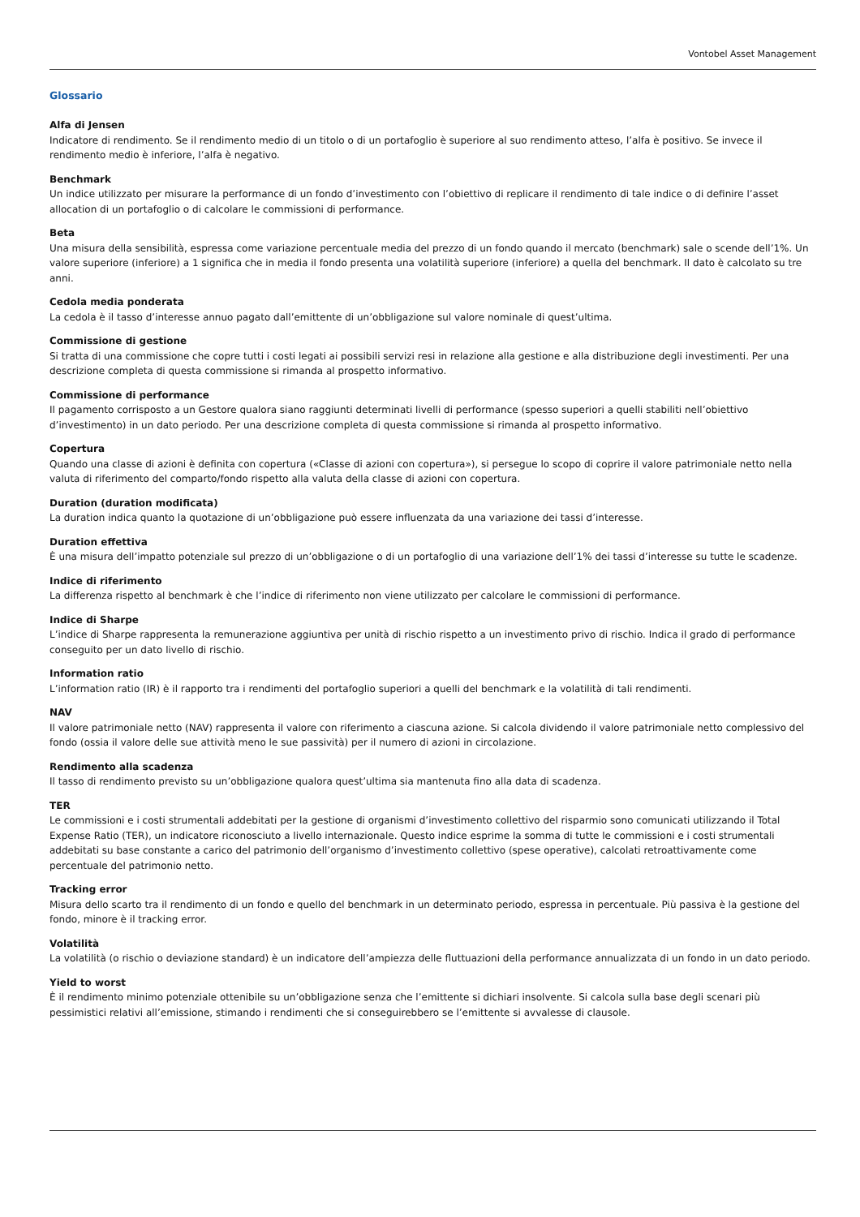Vontobel Asset Management
Glossario
Alfa di Jensen
Indicatore di rendimento. Se il rendimento medio di un titolo o di un portafoglio è superiore al suo rendimento atteso, l’alfa è positivo. Se invece il rendimento medio è inferiore, l’alfa è negativo.
Benchmark
Un indice utilizzato per misurare la performance di un fondo d’investimento con l’obiettivo di replicare il rendimento di tale indice o di definire l’asset allocation di un portafoglio o di calcolare le commissioni di performance.
Beta
Una misura della sensibilità, espressa come variazione percentuale media del prezzo di un fondo quando il mercato (benchmark) sale o scende dell’1%. Un valore superiore (inferiore) a 1 significa che in media il fondo presenta una volatilità superiore (inferiore) a quella del benchmark. Il dato è calcolato su tre anni.
Cedola media ponderata
La cedola è il tasso d’interesse annuo pagato dall’emittente di un’obbligazione sul valore nominale di quest’ultima.
Commissione di gestione
Si tratta di una commissione che copre tutti i costi legati ai possibili servizi resi in relazione alla gestione e alla distribuzione degli investimenti. Per una descrizione completa di questa commissione si rimanda al prospetto informativo.
Commissione di performance
Il pagamento corrisposto a un Gestore qualora siano raggiunti determinati livelli di performance (spesso superiori a quelli stabiliti nell’obiettivo d’investimento) in un dato periodo. Per una descrizione completa di questa commissione si rimanda al prospetto informativo.
Copertura
Quando una classe di azioni è definita con copertura («Classe di azioni con copertura»), si persegue lo scopo di coprire il valore patrimoniale netto nella valuta di riferimento del comparto/fondo rispetto alla valuta della classe di azioni con copertura.
Duration (duration modificata)
La duration indica quanto la quotazione di un’obbligazione può essere influenzata da una variazione dei tassi d’interesse.
Duration effettiva
È una misura dell’impatto potenziale sul prezzo di un’obbligazione o di un portafoglio di una variazione dell’1% dei tassi d’interesse su tutte le scadenze.
Indice di riferimento
La differenza rispetto al benchmark è che l’indice di riferimento non viene utilizzato per calcolare le commissioni di performance.
Indice di Sharpe
L’indice di Sharpe rappresenta la remunerazione aggiuntiva per unità di rischio rispetto a un investimento privo di rischio. Indica il grado di performance conseguito per un dato livello di rischio.
Information ratio
L’information ratio (IR) è il rapporto tra i rendimenti del portafoglio superiori a quelli del benchmark e la volatilità di tali rendimenti.
NAV
Il valore patrimoniale netto (NAV) rappresenta il valore con riferimento a ciascuna azione. Si calcola dividendo il valore patrimoniale netto complessivo del fondo (ossia il valore delle sue attività meno le sue passività) per il numero di azioni in circolazione.
Rendimento alla scadenza
Il tasso di rendimento previsto su un’obbligazione qualora quest’ultima sia mantenuta fino alla data di scadenza.
TER
Le commissioni e i costi strumentali addebitati per la gestione di organismi d’investimento collettivo del risparmio sono comunicati utilizzando il Total Expense Ratio (TER), un indicatore riconosciuto a livello internazionale. Questo indice esprime la somma di tutte le commissioni e i costi strumentali addebitati su base constante a carico del patrimonio dell’organismo d’investimento collettivo (spese operative), calcolati retroattivamente come percentuale del patrimonio netto.
Tracking error
Misura dello scarto tra il rendimento di un fondo e quello del benchmark in un determinato periodo, espressa in percentuale. Più passiva è la gestione del fondo, minore è il tracking error.
Volatilità
La volatilità (o rischio o deviazione standard) è un indicatore dell’ampiezza delle fluttuazioni della performance annualizzata di un fondo in un dato periodo.
Yield to worst
È il rendimento minimo potenziale ottenibile su un’obbligazione senza che l’emittente si dichiari insolvente. Si calcola sulla base degli scenari più pessimistici relativi all’emissione, stimando i rendimenti che si conseguirebbero se l’emittente si avvalesse di clausole.